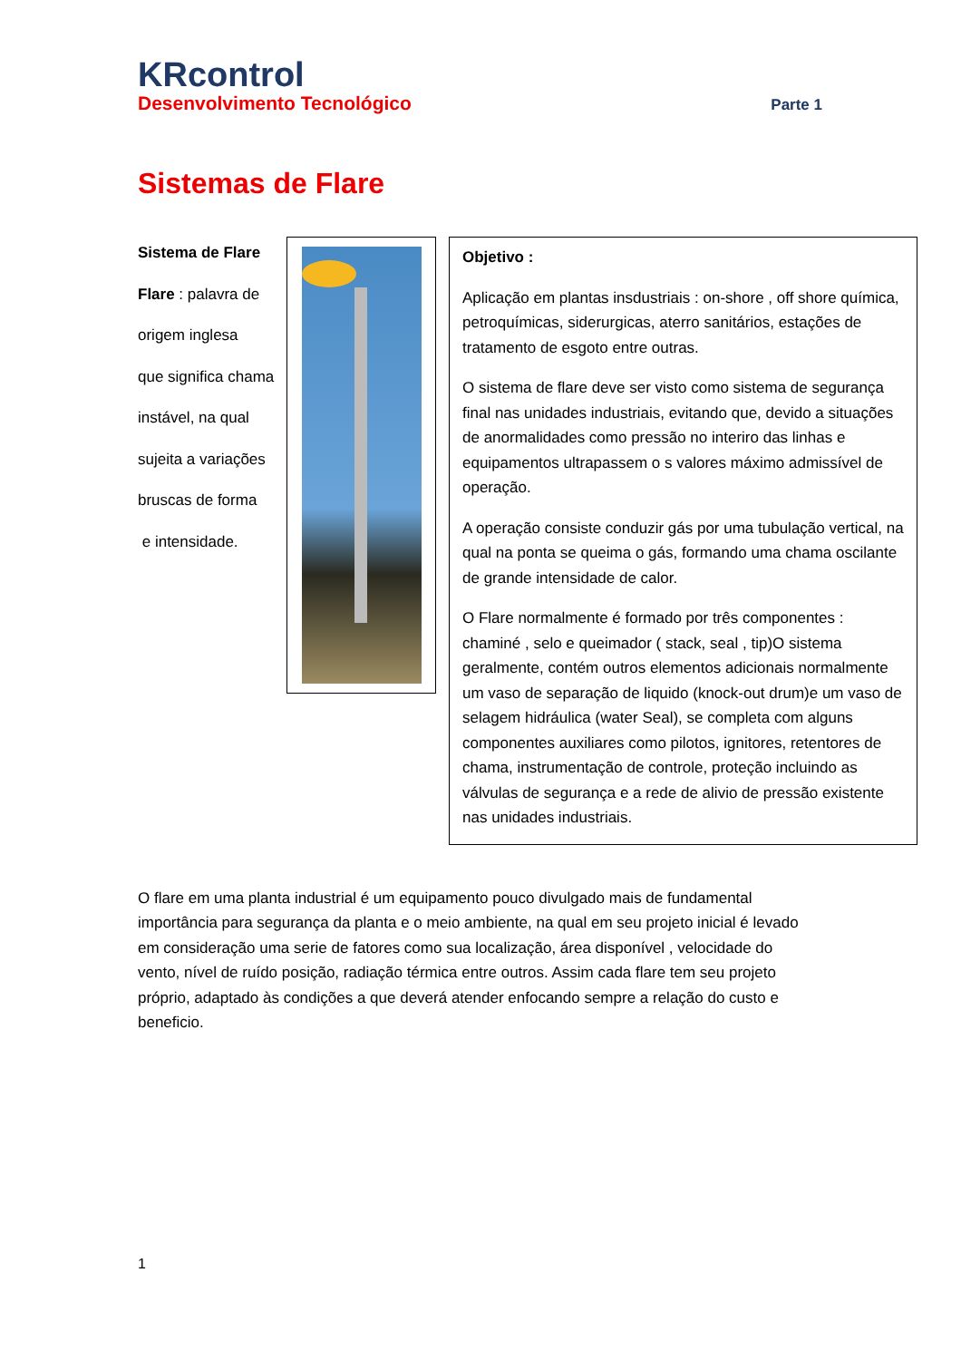KRcontrol
Desenvolvimento Tecnológico Parte 1
Sistemas de Flare
Sistema de Flare
Flare : palavra de
origem inglesa
que significa chama
instável, na qual
sujeita a variações
bruscas de forma
e intensidade.
Objetivo :
Aplicação em plantas insdustriais : on-shore , off shore química, petroquímicas, siderurgicas, aterro sanitários, estações de tratamento de esgoto entre outras.
O sistema de flare deve ser visto como sistema de segurança final nas unidades industriais, evitando que, devido a situações de anormalidades como pressão no interiro das linhas e equipamentos ultrapassem o s valores máximo admissível de operação.
A operação consiste conduzir gás por uma tubulação vertical, na qual na ponta se queima o gás, formando uma chama oscilante de grande intensidade de calor.
O Flare normalmente é formado por três componentes : chaminé , selo e queimador ( stack, seal , tip)O sistema geralmente, contém outros elementos adicionais normalmente um vaso de separação de liquido (knock-out drum)e um vaso de selagem hidráulica (water Seal), se completa com alguns componentes auxiliares como pilotos, ignitores, retentores de chama, instrumentação de controle, proteção incluindo as válvulas de segurança e a rede de alivio de pressão existente nas unidades industriais.
O flare em uma planta industrial é um equipamento pouco divulgado mais de fundamental importância para segurança da planta e o meio ambiente, na qual em seu projeto inicial é levado em consideração uma serie de fatores como sua localização, área disponível , velocidade do vento, nível de ruído posição, radiação térmica entre outros. Assim cada flare tem seu projeto próprio, adaptado às condições a que deverá atender enfocando sempre a relação do custo e beneficio.
1